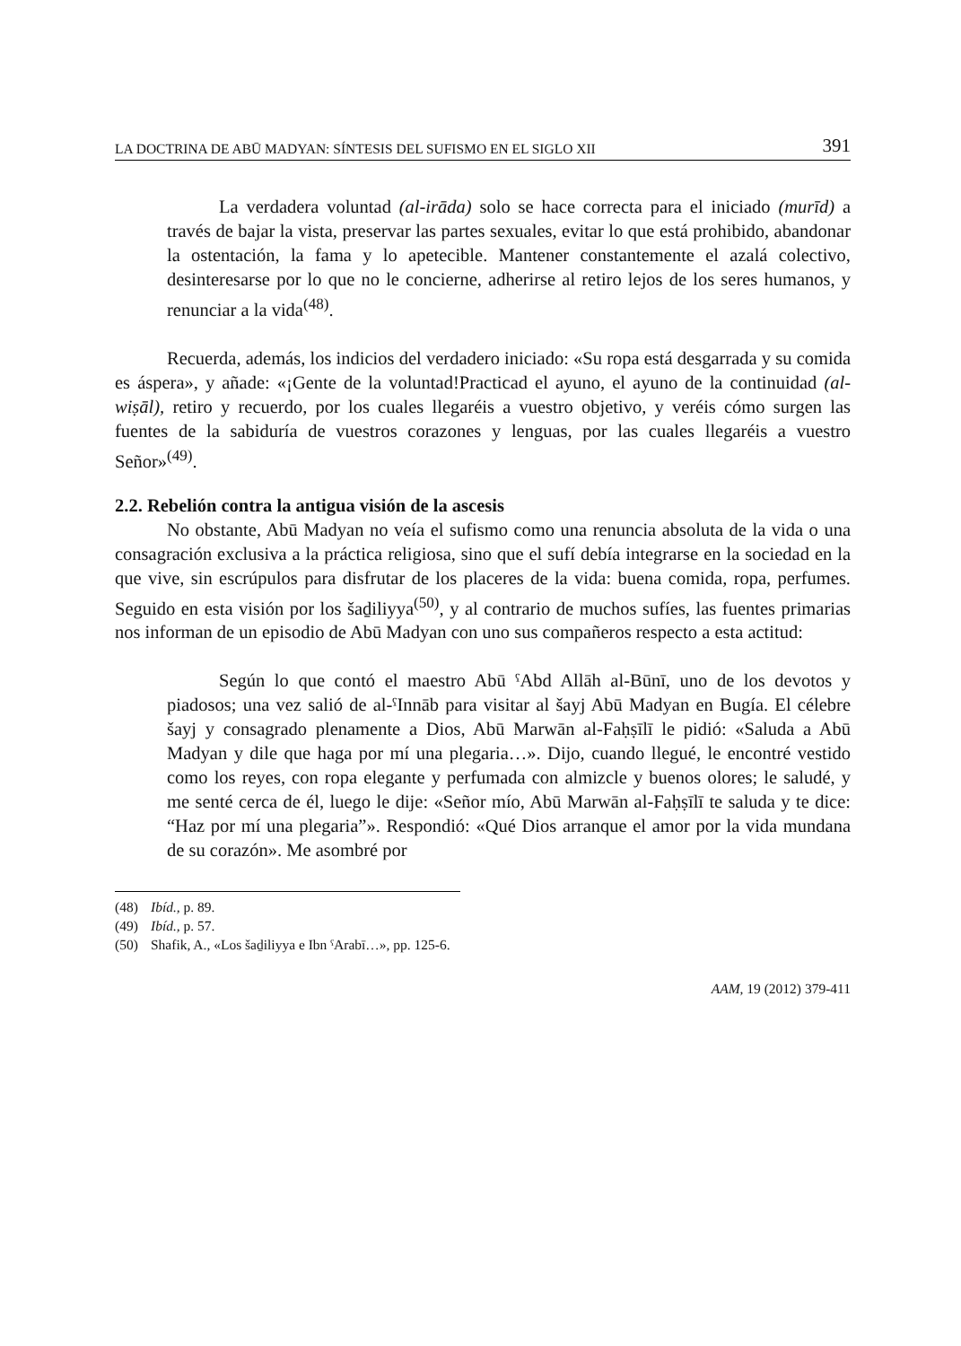LA DOCTRINA DE ABŪ MADYAN: SÍNTESIS DEL SUFISMO EN EL SIGLO XII 391
La verdadera voluntad (al-irāda) solo se hace correcta para el iniciado (murīd) a través de bajar la vista, preservar las partes sexuales, evitar lo que está prohibido, abandonar la ostentación, la fama y lo apetecible. Mantener constantemente el azalá colectivo, desinteresarse por lo que no le concierne, adherirse al retiro lejos de los seres humanos, y renunciar a la vida<sup>(48)</sup>.
Recuerda, además, los indicios del verdadero iniciado: «Su ropa está desgarrada y su comida es áspera», y añade: «¡Gente de la voluntad!Practicad el ayuno, el ayuno de la continuidad (al-wiṣāl), retiro y recuerdo, por los cuales llegaréis a vuestro objetivo, y veréis cómo surgen las fuentes de la sabiduría de vuestros corazones y lenguas, por las cuales llegaréis a vuestro Señor»<sup>(49)</sup>.
2.2. Rebelión contra la antigua visión de la ascesis
No obstante, Abū Madyan no veía el sufismo como una renuncia absoluta de la vida o una consagración exclusiva a la práctica religiosa, sino que el sufí debía integrarse en la sociedad en la que vive, sin escrúpulos para disfrutar de los placeres de la vida: buena comida, ropa, perfumes. Seguido en esta visión por los šaḏiliyya<sup>(50)</sup>, y al contrario de muchos sufíes, las fuentes primarias nos informan de un episodio de Abū Madyan con uno sus compañeros respecto a esta actitud:
Según lo que contó el maestro Abū ˤAbd Allāh al-Būnī, uno de los devotos y piadosos; una vez salió de al-ˤInnāb para visitar al šayj Abū Madyan en Bugía. El célebre šayj y consagrado plenamente a Dios, Abū Marwān al-Faḥṣīlī le pidió: «Saluda a Abū Madyan y dile que haga por mí una plegaria…». Dijo, cuando llegué, le encontré vestido como los reyes, con ropa elegante y perfumada con almizcle y buenos olores; le saludé, y me senté cerca de él, luego le dije: «Señor mío, Abū Marwān al-Faḥṣīlī te saluda y te dice: “Haz por mí una plegaria”». Respondió: «Qué Dios arranque el amor por la vida mundana de su corazón». Me asombré por
(48) Ibíd., p. 89.
(49) Ibíd., p. 57.
(50) Shafik, A., «Los šaḏiliyya e Ibn ˤArabī…», pp. 125-6.
AAM, 19 (2012) 379-411